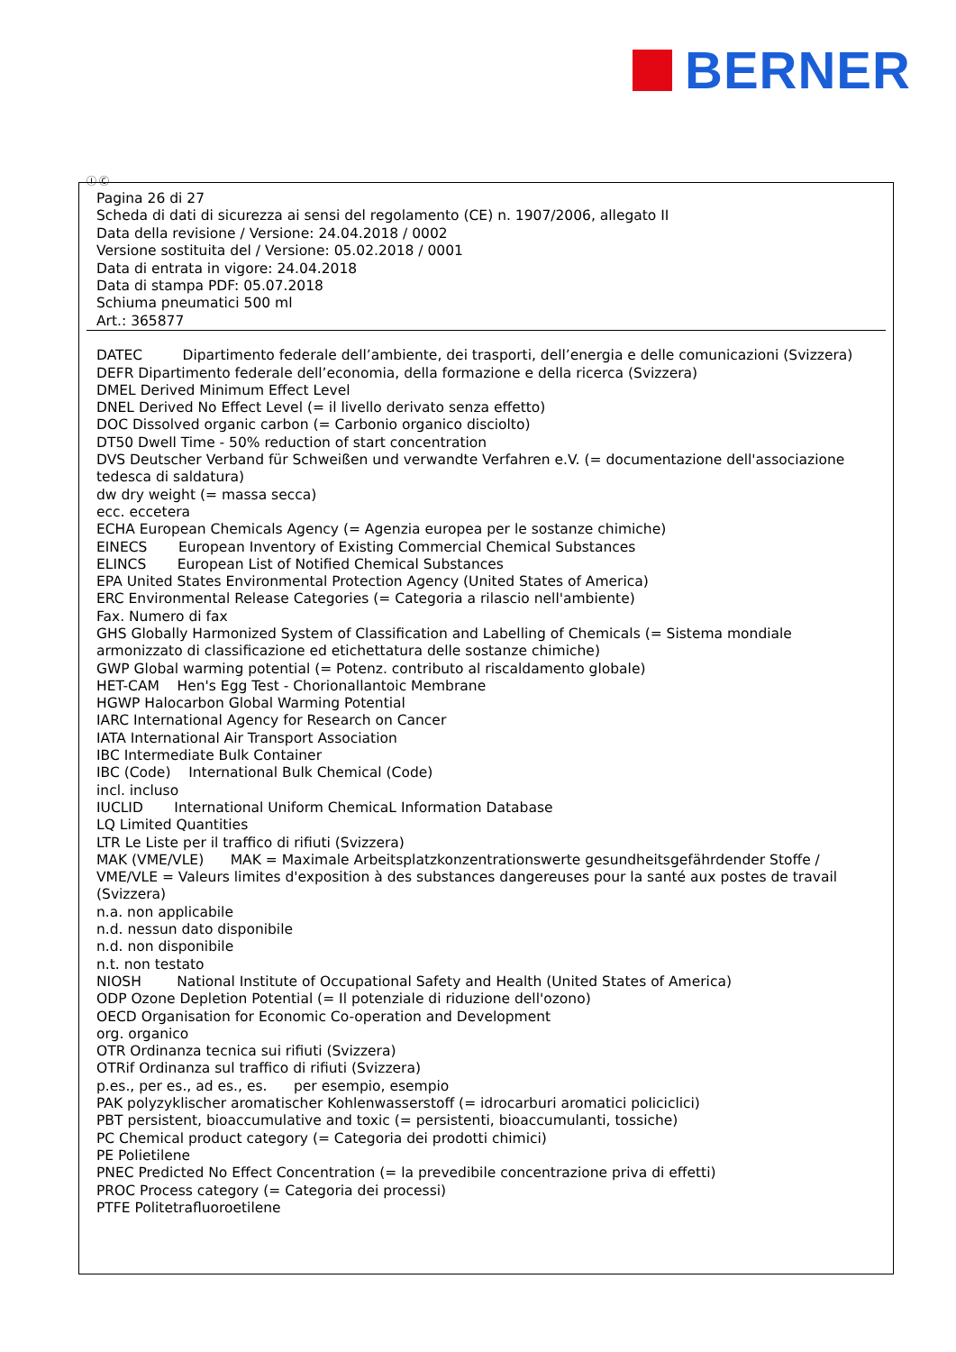BERNER
Ⓘ Ⓒ
Pagina 26 di 27
Scheda di dati di sicurezza ai sensi del regolamento (CE) n. 1907/2006, allegato II
Data della revisione / Versione: 24.04.2018 / 0002
Versione sostituita del / Versione: 05.02.2018 / 0001
Data di entrata in vigore: 24.04.2018
Data di stampa PDF: 05.07.2018
Schiuma pneumatici 500 ml
Art.: 365877
DATEC Dipartimento federale dell’ambiente, dei trasporti, dell’energia e delle comunicazioni (Svizzera)
DEFR Dipartimento federale dell’economia, della formazione e della ricerca (Svizzera)
DMEL Derived Minimum Effect Level
DNEL Derived No Effect Level (= il livello derivato senza effetto)
DOC Dissolved organic carbon (= Carbonio organico disciolto)
DT50 Dwell Time - 50% reduction of start concentration
DVS Deutscher Verband für Schweißen und verwandte Verfahren e.V. (= documentazione dell'associazione tedesca di saldatura)
dw dry weight (= massa secca)
ecc. eccetera
ECHA European Chemicals Agency (= Agenzia europea per le sostanze chimiche)
EINECS European Inventory of Existing Commercial Chemical Substances
ELINCS European List of Notified Chemical Substances
EPA United States Environmental Protection Agency (United States of America)
ERC Environmental Release Categories (= Categoria a rilascio nell'ambiente)
Fax. Numero di fax
GHS Globally Harmonized System of Classification and Labelling of Chemicals (= Sistema mondiale armonizzato di classificazione ed etichettatura delle sostanze chimiche)
GWP Global warming potential (= Potenz. contributo al riscaldamento globale)
HET-CAM Hen's Egg Test - Chorionallantoic Membrane
HGWP Halocarbon Global Warming Potential
IARC International Agency for Research on Cancer
IATA International Air Transport Association
IBC Intermediate Bulk Container
IBC (Code) International Bulk Chemical (Code)
incl. incluso
IUCLID International Uniform ChemicaL Information Database
LQ Limited Quantities
LTR Le Liste per il traffico di rifiuti (Svizzera)
MAK (VME/VLE) MAK = Maximale Arbeitsplatzkonzentrationswerte gesundheitsgefährdender Stoffe / VME/VLE = Valeurs limites d'exposition à des substances dangereuses pour la santé aux postes de travail (Svizzera)
n.a. non applicabile
n.d. nessun dato disponibile
n.d. non disponibile
n.t. non testato
NIOSH National Institute of Occupational Safety and Health (United States of America)
ODP Ozone Depletion Potential (= Il potenziale di riduzione dell'ozono)
OECD Organisation for Economic Co-operation and Development
org. organico
OTR Ordinanza tecnica sui rifiuti (Svizzera)
OTRif Ordinanza sul traffico di rifiuti (Svizzera)
p.es., per es., ad es., es. per esempio, esempio
PAK polyzyklischer aromatischer Kohlenwasserstoff (= idrocarburi aromatici policiclici)
PBT persistent, bioaccumulative and toxic (= persistenti, bioaccumulanti, tossiche)
PC Chemical product category (= Categoria dei prodotti chimici)
PE Polietilene
PNEC Predicted No Effect Concentration (= la prevedibile concentrazione priva di effetti)
PROC Process category (= Categoria dei processi)
PTFE Politetrafluoroetilene